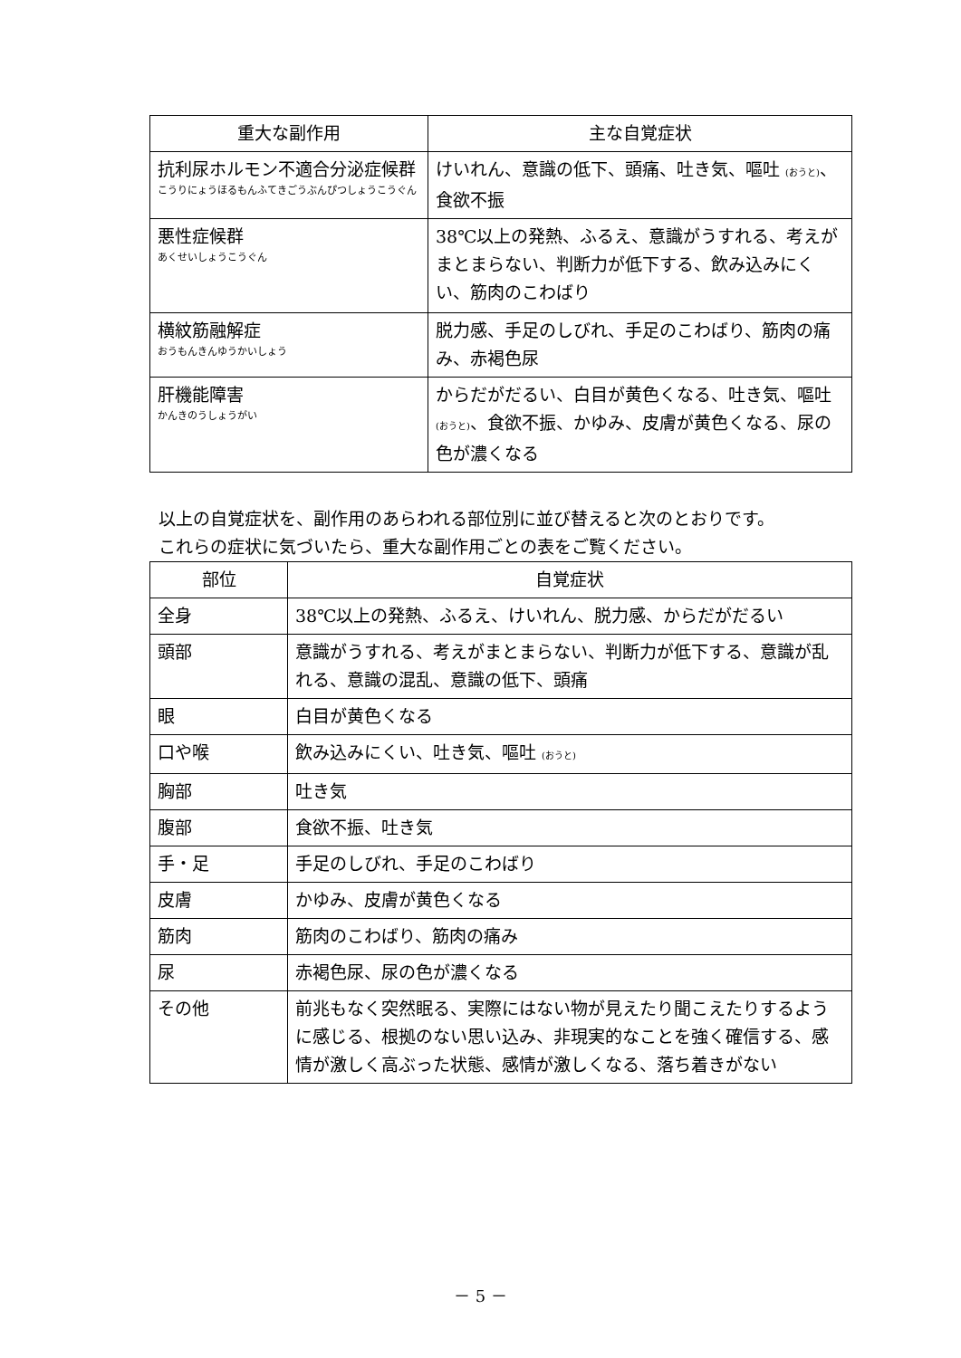| 重大な副作用 | 主な自覚症状 |
| --- | --- |
| 抗利尿ホルモン不適合分泌症候群 こうりにょうほるもんふてきごうぶんぴつしょうこうぐん | けいれん、意識の低下、頭痛、吐き気、嘔吐 (おうと) 、食欲不振 |
| 悪性症候群 あくせいしょうこうぐん | 38℃以上の発熱、ふるえ、意識がうすれる、考えがまとまらない、判断力が低下する、飲み込みにくい、筋肉のこわばり |
| 横紋筋融解症 おうもんきんゆうかいしょう | 脱力感、手足のしびれ、手足のこわばり、筋肉の痛み、赤褐色尿 |
| 肝機能障害 かんきのうしょうがい | からだがだるい、白目が黄色くなる、吐き気、嘔吐 (おうと) 、食欲不振、かゆみ、皮膚が黄色くなる、尿の色が濃くなる |
以上の自覚症状を、副作用のあらわれる部位別に並び替えると次のとおりです。
これらの症状に気づいたら、重大な副作用ごとの表をご覧ください。
| 部位 | 自覚症状 |
| --- | --- |
| 全身 | 38℃以上の発熱、ふるえ、けいれん、脱力感、からだがだるい |
| 頭部 | 意識がうすれる、考えがまとまらない、判断力が低下する、意識が乱れる、意識の混乱、意識の低下、頭痛 |
| 眼 | 白目が黄色くなる |
| 口や喉 | 飲み込みにくい、吐き気、嘔吐 (おうと) |
| 胸部 | 吐き気 |
| 腹部 | 食欲不振、吐き気 |
| 手・足 | 手足のしびれ、手足のこわばり |
| 皮膚 | かゆみ、皮膚が黄色くなる |
| 筋肉 | 筋肉のこわばり、筋肉の痛み |
| 尿 | 赤褐色尿、尿の色が濃くなる |
| その他 | 前兆もなく突然眠る、実際にはない物が見えたり聞こえたりするように感じる、根拠のない思い込み、非現実的なことを強く確信する、感情が激しく高ぶった状態、感情が激しくなる、落ち着きがない |
－ 5 －